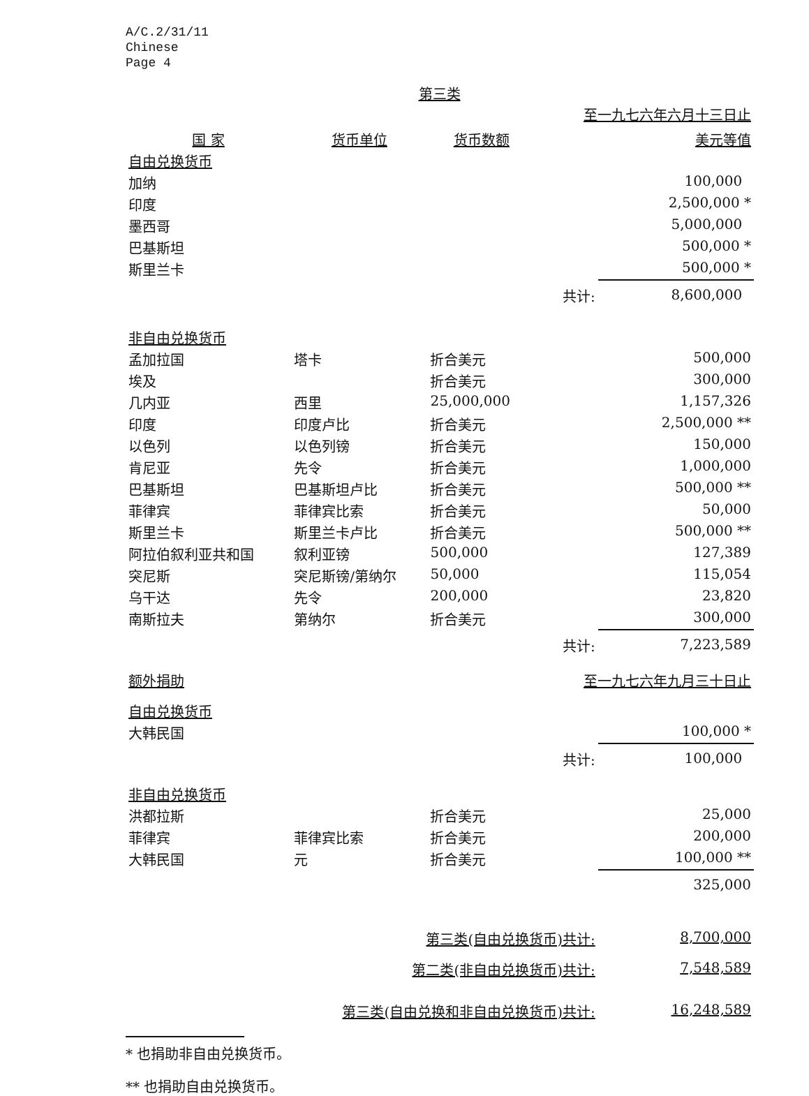A/C.2/31/11
Chinese
Page 4
第三类
| 至一九七六年六月十三日止 | | | | |
| 国 家 | 货币单位 | 货币数额 | | 美元等值 |
| 自由兑换货币 | | | | |
| 加纳 | | | | 100,000 |
| 印度 | | | | 2,500,000 * |
| 墨西哥 | | | | 5,000,000 |
| 巴基斯坦 | | | | 500,000 * |
| 斯里兰卡 | | | | 500,000 * |
| | | | 共计: | 8,600,000 |
| 非自由兑换货币 | | | | |
| 孟加拉国 | 塔卡 | 折合美元 | | 500,000 |
| 埃及 | | 折合美元 | | 300,000 |
| 几内亚 | 西里 | 25,000,000 | | 1,157,326 |
| 印度 | 印度卢比 | 折合美元 | | 2,500,000 ** |
| 以色列 | 以色列镑 | 折合美元 | | 150,000 |
| 肯尼亚 | 先令 | 折合美元 | | 1,000,000 |
| 巴基斯坦 | 巴基斯坦卢比 | 折合美元 | | 500,000 ** |
| 菲律宾 | 菲律宾比索 | 折合美元 | | 50,000 |
| 斯里兰卡 | 斯里兰卡卢比 | 折合美元 | | 500,000 ** |
| 阿拉伯叙利亚共和国 | 叙利亚镑 | 500,000 | | 127,389 |
| 突尼斯 | 突尼斯镑/第纳尔 | 50,000 | | 115,054 |
| 乌干达 | 先令 | 200,000 | | 23,820 |
| 南斯拉夫 | 第纳尔 | 折合美元 | | 300,000 |
| | | | 共计: | 7,223,589 |
| 额外捐助 | | | 至一九七六年九月三十日止 | |
| 自由兑换货币 | | | | |
| 大韩民国 | | | | 100,000 * |
| | | | 共计: | 100,000 |
| 非自由兑换货币 | | | | |
| 洪都拉斯 | | 折合美元 | | 25,000 |
| 菲律宾 | 菲律宾比索 | 折合美元 | | 200,000 |
| 大韩民国 | 元 | 折合美元 | | 100,000 ** |
| | | | | 325,000 |
| | 第三类(自由兑换货币)共计: | | | 8,700,000 |
| | 第二类(非自由兑换货币)共计: | | | 7,548,589 |
| 第三类(自由兑换和非自由兑换货币)共计: | | | | 16,248,589 |
* 也捐助非自由兑换货币。
** 也捐助自由兑换货币。